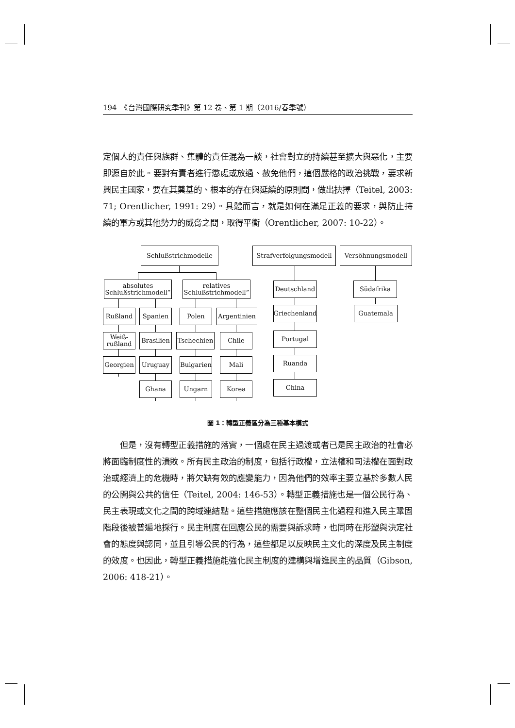194　《台灣國際研究季刊》第 12 卷、第 1 期（2016/春季號）
定個人的責任與族群、集體的責任混為一談，社會對立的持續甚至擴大與惡化，主要即源自於此。要對有責者進行懲處或放過、赦免他們，這個嚴格的政治挑戰，要求新興民主國家，要在其奠基的、根本的存在與延續的原則間，做出抉擇（Teitel, 2003: 71; Orentlicher, 1991: 29）。具體而言，就是如何在滿足正義的要求，與防止持續的軍方或其他勢力的威脅之間，取得平衡（Orentlicher, 2007: 10-22）。
Schlußstrichmodelle
Strafverfolgungsmodell
Versöhnungsmodell
absolutes
Schlußstrichmodell”
relatives
Schlußstrichmodell”
Deutschland Südafrika
Rußland Spanien Polen
Argentinien
Griechenland
Guatemala
Weiß-
rußland
Brasilien
Tschechien
Chile Portugal
Georgien Uruguay
Bulgarien
Mali Ruanda
Ghana Ungarn Korea China
圖 1：轉型正義區分為三種基本模式
　　但是，沒有轉型正義措施的落實，一個處在民主過渡或者已是民主政治的社會必將面臨制度性的潰敗。所有民主政治的制度，包括行政權，立法權和司法權在面對政治或經濟上的危機時，將欠缺有效的應變能力，因為他們的效率主要立基於多數人民的公開與公共的信任（Teitel, 2004: 146-53）。轉型正義措施也是一個公民行為、民主表現或文化之間的跨域連結點。這些措施應該在整個民主化過程和進入民主鞏固階段後被普遍地採行。民主制度在回應公民的需要與訴求時，也同時在形塑與決定社會的態度與認同，並且引導公民的行為，這些都足以反映民主文化的深度及民主制度的效度。也因此，轉型正義措施能強化民主制度的建構與增進民主的品質（Gibson, 2006: 418-21）。